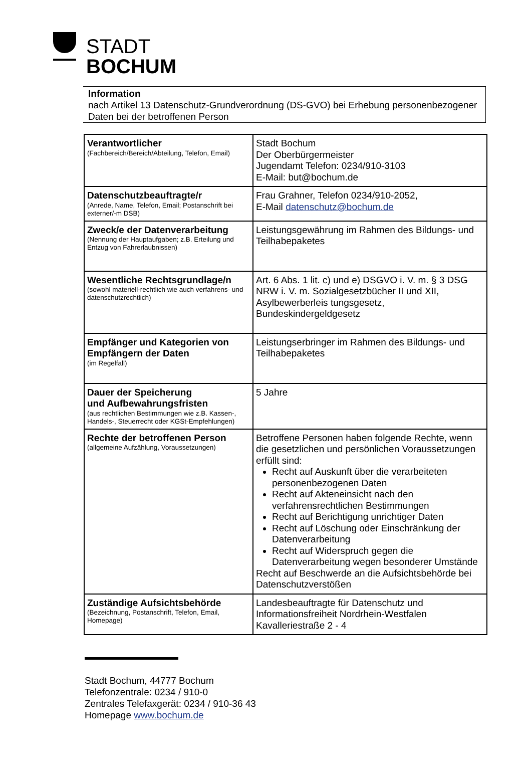STADT
BOCHUM
Information
nach Artikel 13 Datenschutz-Grundverordnung (DS-GVO) bei Erhebung personenbezogener Daten bei der betroffenen Person
| Verantwortlicher (Fachbereich/Bereich/Abteilung, Telefon, Email) | Stadt Bochum Der Oberbürgermeister Jugendamt Telefon: 0234/910-3103 E-Mail: but@bochum.de |
| Datenschutzbeauftragte/r (Anrede, Name, Telefon, Email; Postanschrift bei externer/-m DSB) | Frau Grahner, Telefon 0234/910-2052, E-Mail datenschutz@bochum.de |
| Zweck/e der Datenverarbeitung (Nennung der Hauptaufgaben; z.B. Erteilung und Entzug von Fahrerlaubnissen) | Leistungsgewährung im Rahmen des Bildungs- und Teilhabepaketes |
| Wesentliche Rechtsgrundlage/n (sowohl materiell-rechtlich wie auch verfahrens- und datenschutzrechtlich) | Art. 6 Abs. 1 lit. c) und e) DSGVO i. V. m. § 3 DSG NRW i. V. m. Sozialgesetzbücher II und XII, Asylbewerberleis tungsgesetz, Bundeskindergeldgesetz |
| Empfänger und Kategorien von Empfängern der Daten (im Regelfall) | Leistungserbringer im Rahmen des Bildungs- und Teilhabepaketes |
| Dauer der Speicherung und Aufbewahrungsfristen (aus rechtlichen Bestimmungen wie z.B. Kassen-, Handels-, Steuerrecht oder KGSt-Empfehlungen) | 5 Jahre |
| Rechte der betroffenen Person (allgemeine Aufzählung, Voraussetzungen) | Betroffene Personen haben folgende Rechte, wenn die gesetzlichen und persönlichen Voraussetzungen erfüllt sind: Recht auf Auskunft über die verarbeiteten personenbezogenen Daten Recht auf Akteneinsicht nach den verfahrensrechtlichen Bestimmungen Recht auf Berichtigung unrichtiger Daten Recht auf Löschung oder Einschränkung der Datenverarbeitung Recht auf Widerspruch gegen die Datenverarbeitung wegen besonderer Umstände Recht auf Beschwerde an die Aufsichtsbehörde bei Datenschutzverstößen |
| Zuständige Aufsichtsbehörde (Bezeichnung, Postanschrift, Telefon, Email, Homepage) | Landesbeauftragte für Datenschutz und Informationsfreiheit Nordrhein-Westfalen Kavalleriestraße 2 - 4 |
Stadt Bochum, 44777 Bochum
Telefonzentrale: 0234 / 910-0
Zentrales Telefaxgerät: 0234 / 910-36 43
Homepage www.bochum.de